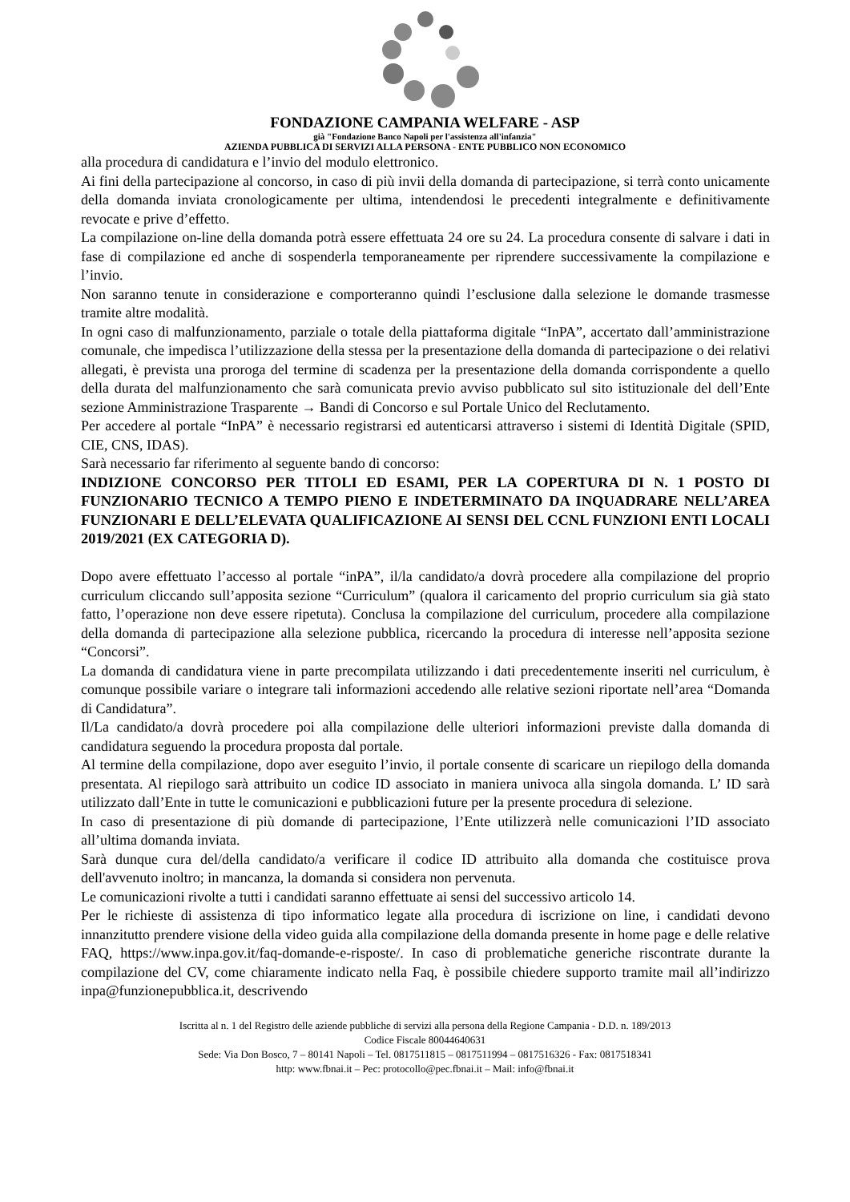FONDAZIONE CAMPANIA WELFARE - ASP
già "Fondazione Banco Napoli per l'assistenza all'infanzia"
AZIENDA PUBBLICA DI SERVIZI ALLA PERSONA - ENTE PUBBLICO NON ECONOMICO
alla procedura di candidatura e l’invio del modulo elettronico.
Ai fini della partecipazione al concorso, in caso di più invii della domanda di partecipazione, si terrà conto unicamente della domanda inviata cronologicamente per ultima, intendendosi le precedenti integralmente e definitivamente revocate e prive d’effetto.
La compilazione on-line della domanda potrà essere effettuata 24 ore su 24. La procedura consente di salvare i dati in fase di compilazione ed anche di sospenderla temporaneamente per riprendere successivamente la compilazione e l’invio.
Non saranno tenute in considerazione e comporteranno quindi l’esclusione dalla selezione le domande trasmesse tramite altre modalità.
In ogni caso di malfunzionamento, parziale o totale della piattaforma digitale “InPA”, accertato dall’amministrazione comunale, che impedisca l’utilizzazione della stessa per la presentazione della domanda di partecipazione o dei relativi allegati, è prevista una proroga del termine di scadenza per la presentazione della domanda corrispondente a quello della durata del malfunzionamento che sarà comunicata previo avviso pubblicato sul sito istituzionale del dell’Ente sezione Amministrazione Trasparente → Bandi di Concorso e sul Portale Unico del Reclutamento.
Per accedere al portale “InPA” è necessario registrarsi ed autenticarsi attraverso i sistemi di Identità Digitale (SPID, CIE, CNS, IDAS).
Sarà necessario far riferimento al seguente bando di concorso:
INDIZIONE CONCORSO PER TITOLI ED ESAMI, PER LA COPERTURA DI N. 1 POSTO DI FUNZIONARIO TECNICO A TEMPO PIENO E INDETERMINATO DA INQUADRARE NELL’AREA FUNZIONARI E DELL’ELEVATA QUALIFICAZIONE AI SENSI DEL CCNL FUNZIONI ENTI LOCALI 2019/2021 (EX CATEGORIA D).
Dopo avere effettuato l’accesso al portale “inPA”, il/la candidato/a dovrà procedere alla compilazione del proprio curriculum cliccando sull’apposita sezione “Curriculum” (qualora il caricamento del proprio curriculum sia già stato fatto, l’operazione non deve essere ripetuta). Conclusa la compilazione del curriculum, procedere alla compilazione della domanda di partecipazione alla selezione pubblica, ricercando la procedura di interesse nell’apposita sezione “Concorsi”.
La domanda di candidatura viene in parte precompilata utilizzando i dati precedentemente inseriti nel curriculum, è comunque possibile variare o integrare tali informazioni accedendo alle relative sezioni riportate nell’area “Domanda di Candidatura”.
Il/La candidato/a dovrà procedere poi alla compilazione delle ulteriori informazioni previste dalla domanda di candidatura seguendo la procedura proposta dal portale.
Al termine della compilazione, dopo aver eseguito l’invio, il portale consente di scaricare un riepilogo della domanda presentata. Al riepilogo sarà attribuito un codice ID associato in maniera univoca alla singola domanda. L’ ID sarà utilizzato dall’Ente in tutte le comunicazioni e pubblicazioni future per la presente procedura di selezione.
In caso di presentazione di più domande di partecipazione, l’Ente utilizzerà nelle comunicazioni l’ID associato all’ultima domanda inviata.
Sarà dunque cura del/della candidato/a verificare il codice ID attribuito alla domanda che costituisce prova dell'avvenuto inoltro; in mancanza, la domanda si considera non pervenuta.
Le comunicazioni rivolte a tutti i candidati saranno effettuate ai sensi del successivo articolo 14.
Per le richieste di assistenza di tipo informatico legate alla procedura di iscrizione on line, i candidati devono innanzitutto prendere visione della video guida alla compilazione della domanda presente in home page e delle relative FAQ, https://www.inpa.gov.it/faq-domande-e-risposte/. In caso di problematiche generiche riscontrate durante la compilazione del CV, come chiaramente indicato nella Faq, è possibile chiedere supporto tramite mail all’indirizzo inpa@funzionepubblica.it, descrivendo
Iscritta al n. 1 del Registro delle aziende pubbliche di servizi alla persona della Regione Campania - D.D. n. 189/2013
Codice Fiscale 80044640631
Sede: Via Don Bosco, 7 – 80141 Napoli – Tel. 0817511815 – 0817511994 – 0817516326 - Fax: 0817518341
http: www.fbnai.it – Pec: protocollo@pec.fbnai.it – Mail: info@fbnai.it